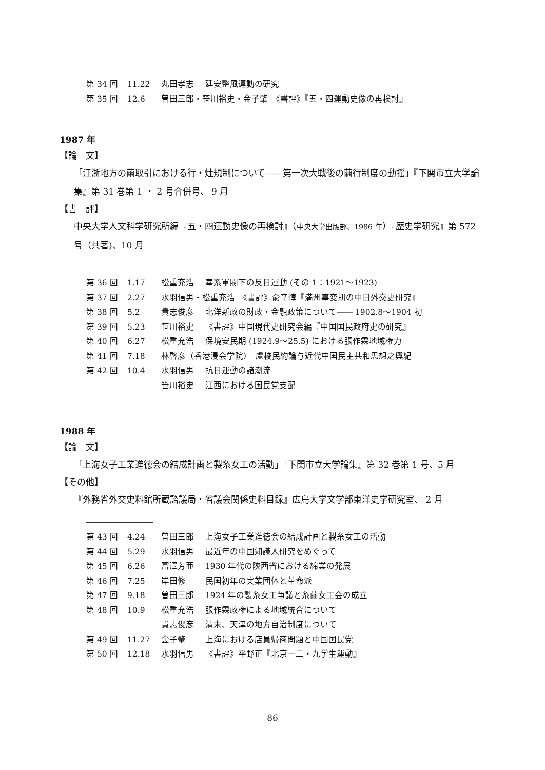第 34 回 11.22 丸田孝志 延安整風運動の研究
第 35 回 12.6 曽田三郎・笹川裕史・金子肇　《書評》『五・四運動史像の再検討』
1987 年
【論　文】
「江浙地方の繭取引における行・灶規制について――第一次大戦後の繭行制度の動揺」『下関市立大学論集』第 31 巻第 1 ・ 2 号合併号、 9 月
【書　評】
中央大学人文科学研究所編『五・四運動史像の再検討』（中央大学出版部、1986 年）『歴史学研究』第 572 号（共著)、10 月
第 36 回 1.17 松重充浩 奉系軍閥下の反日運動 (その 1：1921〜1923)
第 37 回 2.27 水羽信男・松重充浩　《書評》兪辛惇『満州事変期の中日外交史研究』
第 38 回 5.2 貴志俊彦 北洋新政の財政・金融政策について―― 1902.8〜1904 初
第 39 回 5.23 笹川裕史 《書評》中国現代史研究会編『中国国民政府史の研究』
第 40 回 6.27 松重充浩 保境安民期 (1924.9〜25.5) における張作霖地域権力
第 41 回 7.18 林啓彦（香港浸会学院）　盧梭民約論与近代中国民主共和思想之興紀
第 42 回 10.4 水羽信男 抗日運動の諸潮流
笹川裕史 江西における国民党支配
1988 年
【論　文】
「上海女子工業進徳会の結成計画と製糸女工の活動」『下関市立大学論集』第 32 巻第 1 号、5 月
【その他】
『外務省外交史料館所蔵諮議局・省議会関係史料目録』広島大学文学部東洋史学研究室、 2 月
第 43 回 4.24 曽田三郎 上海女子工業進徳会の結成計画と製糸女工の活動
第 44 回 5.29 水羽信男 最近年の中国知識人研究をめぐって
第 45 回 6.26 富澤芳亜 1930 年代の陝西省における綿業の発展
第 46 回 7.25 岸田修 民国初年の実業団体と革命派
第 47 回 9.18 曽田三郎 1924 年の製糸女工争議と糸繭女工会の成立
第 48 回 10.9 松重充浩 張作霖政権による地域統合について
貴志俊彦 清末、天津の地方自治制度について
第 49 回 11.27 金子肇 上海における店員帰商問題と中国国民党
第 50 回 12.18 水羽信男 《書評》平野正『北京一二・九学生運動』
86